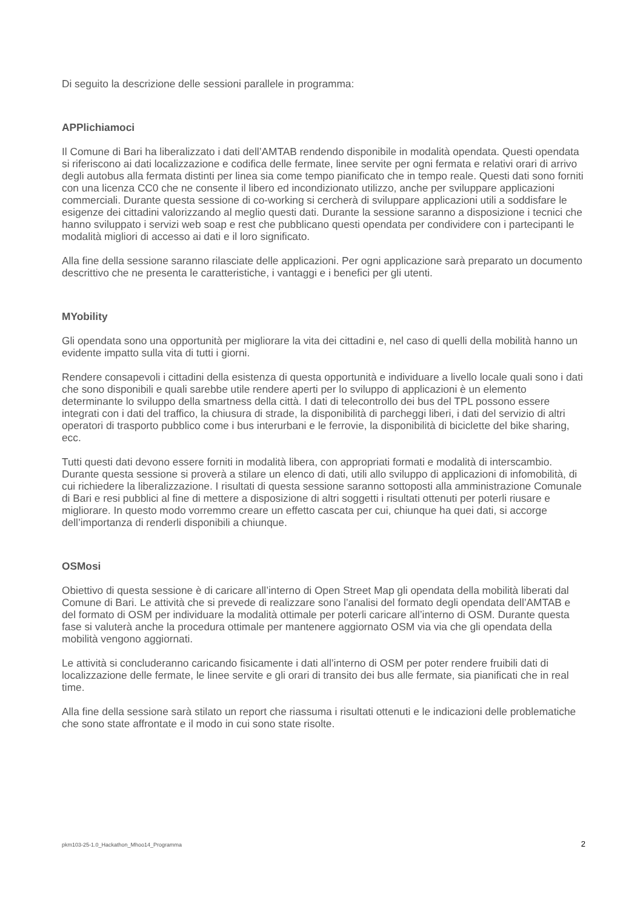Di seguito la descrizione delle sessioni parallele in programma:
APPlichiamoci
Il Comune di Bari ha liberalizzato i dati dell’AMTAB rendendo disponibile in modalità opendata. Questi opendata si riferiscono ai dati localizzazione e codifica delle fermate, linee servite per ogni fermata e relativi orari di arrivo degli autobus alla fermata distinti per linea sia come tempo pianificato che in tempo reale. Questi dati sono forniti con una licenza CC0 che ne consente il libero ed incondizionato utilizzo, anche per sviluppare applicazioni commerciali. Durante questa sessione di co-working si cercherà di sviluppare applicazioni utili a soddisfare le esigenze dei cittadini valorizzando al meglio questi dati. Durante la sessione saranno a disposizione i tecnici che hanno sviluppato i servizi web soap e rest che pubblicano questi opendata per condividere con i partecipanti le modalità migliori di accesso ai dati e il loro significato.
Alla fine della sessione saranno rilasciate delle applicazioni. Per ogni applicazione sarà preparato un documento descrittivo che ne presenta le caratteristiche, i vantaggi e i benefici per gli utenti.
MYobility
Gli opendata sono una opportunità per migliorare la vita dei cittadini e, nel caso di quelli della mobilità hanno un evidente impatto sulla vita di tutti i giorni.
Rendere consapevoli i cittadini della esistenza di questa opportunità e individuare a livello locale quali sono i dati che sono disponibili e quali sarebbe utile rendere aperti per lo sviluppo di applicazioni è un elemento determinante lo sviluppo della smartness della città. I dati di telecontrollo dei bus del TPL possono essere integrati con i dati del traffico, la chiusura di strade, la disponibilità di parcheggi liberi, i dati del servizio di altri operatori di trasporto pubblico come i bus interurbani e le ferrovie, la disponibilità di biciclette del bike sharing, ecc.
Tutti questi dati devono essere forniti in modalità libera, con appropriati formati e modalità di interscambio. Durante questa sessione si proverà a stilare un elenco di dati, utili allo sviluppo di applicazioni di infomobilità, di cui richiedere la liberalizzazione. I risultati di questa sessione saranno sottoposti alla amministrazione Comunale di Bari e resi pubblici al fine di mettere a disposizione di altri soggetti i risultati ottenuti per poterli riusare e migliorare. In questo modo vorremmo creare un effetto cascata per cui, chiunque ha quei dati, si accorge dell’importanza di renderli disponibili a chiunque.
OSMosi
Obiettivo di questa sessione è di caricare all’interno di Open Street Map gli opendata della mobilità liberati dal Comune di Bari. Le attività che si prevede di realizzare sono l’analisi del formato degli opendata dell’AMTAB e del formato di OSM per individuare la modalità ottimale per poterli caricare all’interno di OSM. Durante questa fase si valuterà anche la procedura ottimale per mantenere aggiornato OSM via via che gli opendata della mobilità vengono aggiornati.
Le attività si concluderanno caricando fisicamente i dati all’interno di OSM per poter rendere fruibili dati di localizzazione delle fermate, le linee servite e gli orari di transito dei bus alle fermate, sia pianificati che in real time.
Alla fine della sessione sarà stilato un report che riassuma i risultati ottenuti e le indicazioni delle problematiche che sono state affrontate e il modo in cui sono state risolte.
pkm103-25-1.0_Hackathon_Mhoo14_Programma 2